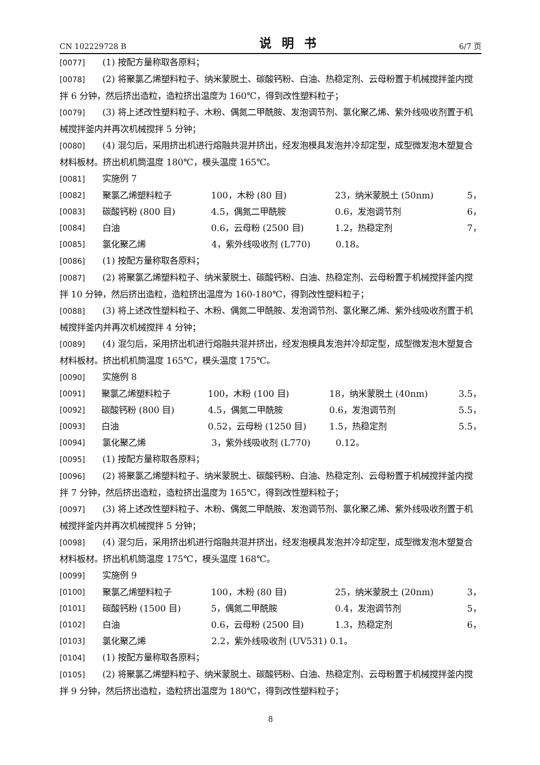CN 102229728 B 说明书 6/7 页
[0077] (1) 按配方量称取各原料；
[0078] (2) 将聚氯乙烯塑料粒子、纳米蒙脱土、碳酸钙粉、白油、热稳定剂、云母粉置于机械搅拌釜内搅拌 6 分钟，然后挤出造粒，造粒挤出温度为 160℃，得到改性塑料粒子；
[0079] (3) 将上述改性塑料粒子、木粉、偶氮二甲酰胺、发泡调节剂、氯化聚乙烯、紫外线吸收剂置于机械搅拌釜内并再次机械搅拌 5 分钟；
[0080] (4) 混匀后，采用挤出机进行熔融共混并挤出，经发泡模具发泡并冷却定型，成型微发泡木塑复合材料板材。挤出机机筒温度 180℃，模头温度 165℃。
[0081] 实施例 7
[0082] 聚氯乙烯塑料粒子 100，木粉 (80 目) 23，纳米蒙脱土 (50nm) 5，
[0083] 碳酸钙粉 (800 目) 4.5，偶氮二甲酰胺 0.6，发泡调节剂 6，
[0084] 白油 0.6，云母粉 (2500 目) 1.2，热稳定剂 7，
[0085] 氯化聚乙烯 4，紫外线吸收剂 (L770) 0.18。
[0086] (1) 按配方量称取各原料；
[0087] (2) 将聚氯乙烯塑料粒子、纳米蒙脱土、碳酸钙粉、白油、热稳定剂、云母粉置于机械搅拌釜内搅拌 10 分钟，然后挤出造粒，造粒挤出温度为 160-180℃，得到改性塑料粒子；
[0088] (3) 将上述改性塑料粒子、木粉、偶氮二甲酰胺、发泡调节剂、氯化聚乙烯、紫外线吸收剂置于机械搅拌釜内并再次机械搅拌 4 分钟；
[0089] (4) 混匀后，采用挤出机进行熔融共混并挤出，经发泡模具发泡并冷却定型，成型微发泡木塑复合材料板材。挤出机机筒温度 165℃，模头温度 175℃。
[0090] 实施例 8
[0091] 聚氯乙烯塑料粒子 100，木粉 (100 目) 18，纳米蒙脱土 (40nm) 3.5，
[0092] 碳酸钙粉 (800 目) 4.5，偶氮二甲酰胺 0.6，发泡调节剂 5.5，
[0093] 白油 0.52，云母粉 (1250 目) 1.5，热稳定剂 5.5，
[0094] 氯化聚乙烯 3，紫外线吸收剂 (L770) 0.12。
[0095] (1) 按配方量称取各原料；
[0096] (2) 将聚氯乙烯塑料粒子、纳米蒙脱土、碳酸钙粉、白油、热稳定剂、云母粉置于机械搅拌釜内搅拌 7 分钟，然后挤出造粒，造粒挤出温度为 165℃，得到改性塑料粒子；
[0097] (3) 将上述改性塑料粒子、木粉、偶氮二甲酰胺、发泡调节剂、氯化聚乙烯、紫外线吸收剂置于机械搅拌釜内并再次机械搅拌 5 分钟；
[0098] (4) 混匀后，采用挤出机进行熔融共混并挤出，经发泡模具发泡并冷却定型，成型微发泡木塑复合材料板材。挤出机机筒温度 175℃，模头温度 168℃。
[0099] 实施例 9
[0100] 聚氯乙烯塑料粒子 100，木粉 (80 目) 25，纳米蒙脱土 (20nm) 3，
[0101] 碳酸钙粉 (1500 目) 5，偶氮二甲酰胺 0.4，发泡调节剂 5，
[0102] 白油 0.6，云母粉 (2500 目) 1.3，热稳定剂 6，
[0103] 氯化聚乙烯 2.2，紫外线吸收剂 (UV531) 0.1。
[0104] (1) 按配方量称取各原料；
[0105] (2) 将聚氯乙烯塑料粒子、纳米蒙脱土、碳酸钙粉、白油、热稳定剂、云母粉置于机械搅拌釜内搅拌 9 分钟，然后挤出造粒，造粒挤出温度为 180℃，得到改性塑料粒子；
8